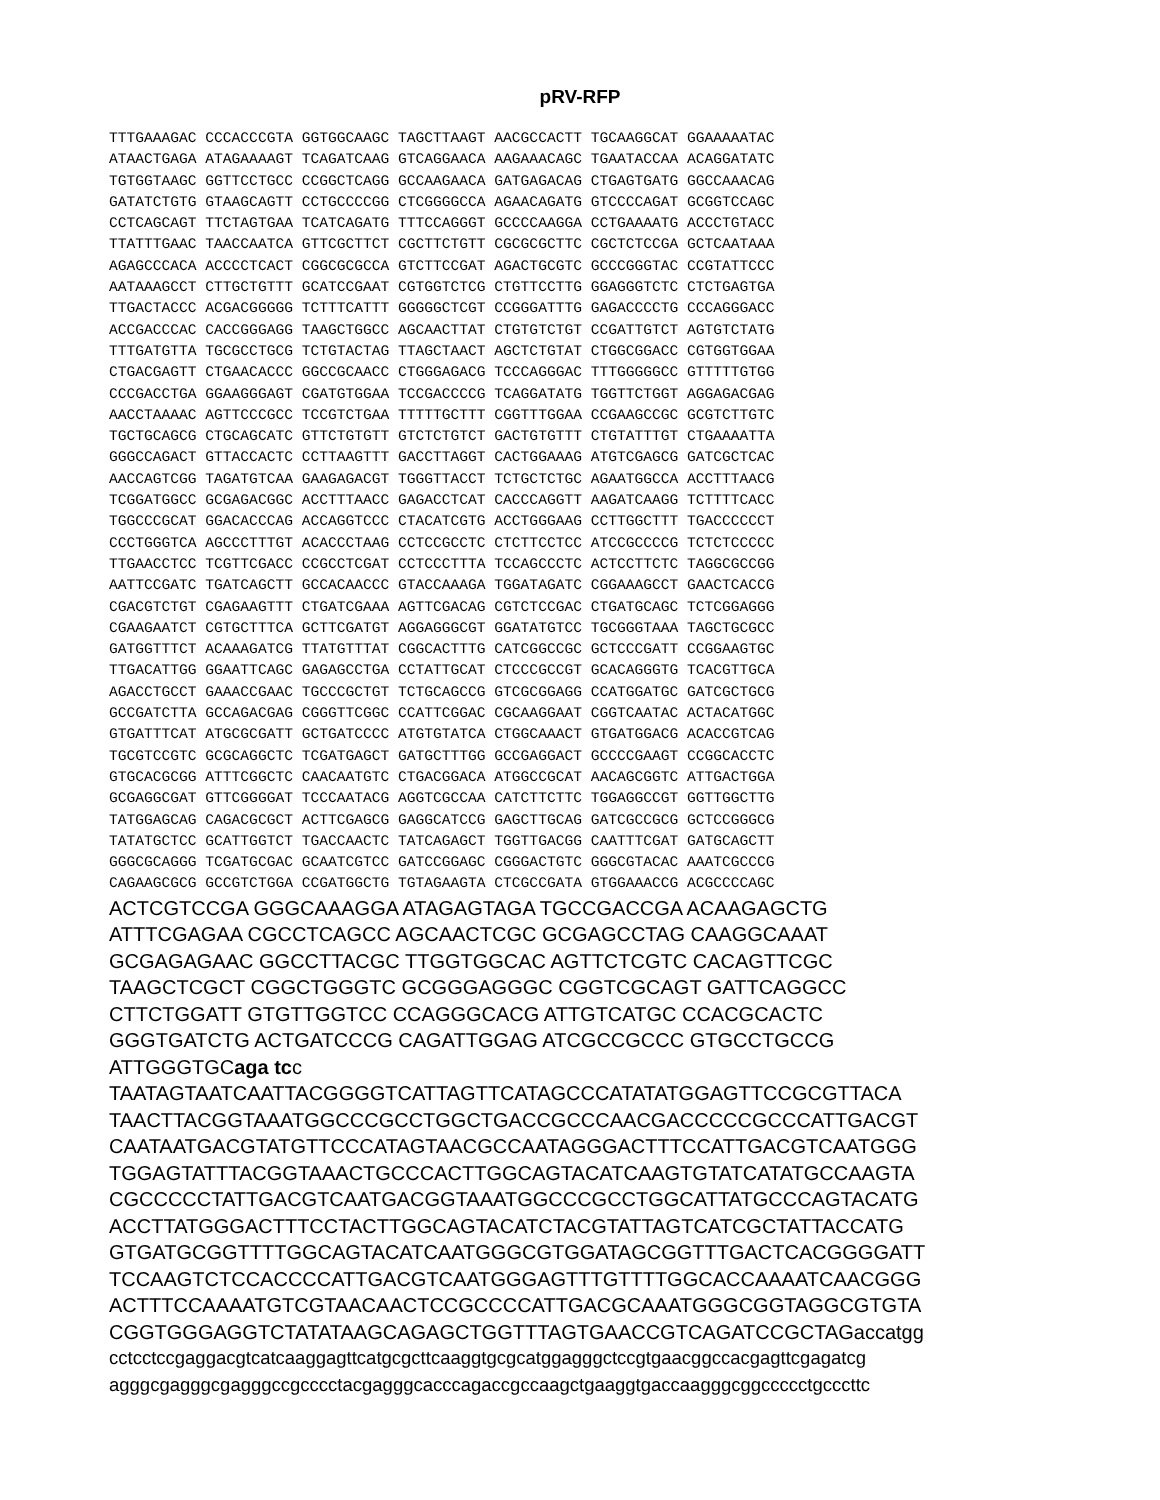pRV-RFP
TTTGAAAGAC CCCACCCGTA GGTGGCAAGC TAGCTTAAGT AACGCCACTT TGCAAGGCAT GGAAAAATAC ATAACTGAGA ATAGAAAAGT TCAGATCAAG GTCAGGAACA AAGAAACAGC TGAATACCAA ACAGGATATC TGTGGTAAGC GGTTCCTGCC CCGGCTCAGG GCCAAGAACA GATGAGACAG CTGAGTGATG GGCCAAACAG GATATCTGTG GTAAGCAGTT CCTGCCCCGG CTCGGGGCCA AGAACAGATG GTCCCCAGAT GCGGTCCAGC CCTCAGCAGT TTCTAGTGAA TCATCAGATG TTTCCAGGGT GCCCCAAGGA CCTGAAAATG ACCCTGTACC TTATTTGAAC TAACCAATCA GTTCGCTTCT CGCTTCTGTT CGCGCGCTTC CGCTCTCCGA GCTCAATAAA AGAGCCCACA ACCCCTCACT CGGCGCGCCA GTCTTCCGAT AGACTGCGTC GCCCGGGTAC CCGTATTCCC AATAAAGCCT CTTGCTGTTT GCATCCGAAT CGTGGTCTCG CTGTTCCTTG GGAGGGTCTC CTCTGAGTGA TTGACTACCC ACGACGGGGG TCTTTCATTT GGGGGCTCGT CCGGGATTTG GAGACCCCTG CCCAGGGACC ACCGACCCAC CACCGGGAGG TAAGCTGGCC AGCAACTTAT CTGTGTCTGT CCGATTGTCT AGTGTCTATG TTTGATGTTA TGCGCCTGCG TCTGTACTAG TTAGCTAACT AGCTCTGTAT CTGGCGGACC CGTGGTGGAA CTGACGAGTT CTGAACACCC GGCCGCAACC CTGGGAGACG TCCCAGGGAC TTTGGGGGCC GTTTTTGTGG CCCGACCTGA GGAAGGGAGT CGATGTGGAA TCCGACCCCG TCAGGATATG TGGTTCTGGT AGGAGACGAG AACCTAAAAC AGTTCCCGCC TCCGTCTGAA TTTTTGCTTT CGGTTTGGAA CCGAAGCCGC GCGTCTTGTC TGCTGCAGCG CTGCAGCATC GTTCTGTGTT GTCTCTGTCT GACTGTGTTT CTGTATTTGT CTGAAAATTA GGGCCAGACT GTTACCACTC CCTTAAGTTT GACCTTAGGT CACTGGAAAG ATGTCGAGCG GATCGCTCAC AACCAGTCGG TAGATGTCAA GAAGAGACGT TGGGTTACCT TCTGCTCTGC AGAATGGCCA ACCTTTAACG TCGGATGGCC GCGAGACGGC ACCTTTAACC GAGACCTCAT CACCCAGGTT AAGATCAAGG TCTTTTCACC TGGCCCGCAT GGACACCCAG ACCAGGTCCC CTACATCGTG ACCTGGGAAG CCTTGGCTTT TGACCCCCCT CCCTGGGTCA AGCCCTTTGT ACACCCTAAG CCTCCGCCTC CTCTTCCTCC ATCCGCCCCG TCTCTCCCCC TTGAACCTCC TCGTTCGACC CCGCCTCGAT CCTCCCTTTA TCCAGCCCTC ACTCCTTCTC TAGGCGCCGG AATTCCGATC TGATCAGCTT GCCACAACCC GTACCAAAGA TGGATAGATC CGGAAAGCCT GAACTCACCG CGACGTCTGT CGAGAAGTTT CTGATCGAAA AGTTCGACAG CGTCTCCGAC CTGATGCAGC TCTCGGAGGG CGAAGAATCT CGTGCTTTCA GCTTCGATGT AGGAGGGCGT GGATATGTCC TGCGGGTAAA TAGCTGCGCC GATGGTTTCT ACAAAGATCG TTATGTTTAT CGGCACTTTG CATCGGCCGC GCTCCCGATT CCGGAAGTGC TTGACATTGG GGAATTCAGC GAGAGCCTGA CCTATTGCAT CTCCCGCCGT GCACAGGGTG TCACGTTGCA AGACCTGCCT GAAACCGAAC TGCCCGCTGT TCTGCAGCCG GTCGCGGAGG CCATGGATGC GATCGCTGCG GCCGATCTTA GCCAGACGAG CGGGTTCGGC CCATTCGGAC CGCAAGGAAT CGGTCAATAC ACTACATGGC GTGATTTCAT ATGCGCGATT GCTGATCCCC ATGTGTATCA CTGGCAAACT GTGATGGACG ACACCGTCAG TGCGTCCGTC GCGCAGGCTC TCGATGAGCT GATGCTTTGG GCCGAGGACT GCCCCGAAGT CCGGCACCTC GTGCACGCGG ATTTCGGCTC CAACAATGTC CTGACGGACA ATGGCCGCAT AACAGCGGTC ATTGACTGGA GCGAGGCGAT GTTCGGGGAT TCCCAATACG AGGTCGCCAA CATCTTCTTC TGGAGGCCGT GGTTGGCTTG TATGGAGCAG CAGACGCGCT ACTTCGAGCG GAGGCATCCG GAGCTTGCAG GATCGCCGCG GCTCCGGGCG TATATGCTCC GCATTGGTCT TGACCAACTC TATCAGAGCT TGGTTGACGG CAATTTCGAT GATGCAGCTT GGGCGCAGGG TCGATGCGAC GCAATCGTCC GATCCGGAGC CGGGACTGTC GGGCGTACAC AAATCGCCCG CAGAAGCGCG GCCGTCTGGA CCGATGGCTG TGTAGAAGTA CTCGCCGATA GTGGAAACCG ACGCCCCAGC
ACTCGTCCGA GGGCAAAGGA ATAGAGTAGA TGCCGACCGA ACAAGAGCTG ATTTCGAGAA CGCCTCAGCC AGCAACTCGC GCGAGCCTAG CAAGGCAAAT GCGAGAGAAC GGCCTTACGC TTGGTGGCAC AGTTCTCGTC CACAGTTCGC TAAGCTCGCT CGGCTGGGTC GCGGGAGGGC CGGTCGCAGT GATTCAGGCC CTTCTGGATT GTGTTGGTCC CCAGGGCACG ATTGTCATGC CCACGCACTC GGGTGATCTG ACTGATCCCG CAGATTGGAG ATCGCCGCCC GTGCCTGCCG ATTGGGTGCaga tcc TAATAGTAATCAATTACGGGGTCATTAGTTCATAGCCCATATATGGAGTTCCGCGTTACA TAACTTACGGTAAATGGCCCGCCTGGCTGACCGCCCAACGACCCCCGCCCATTGACGT CAATAATGACGTATGTTCCCATAGTAACGCCAATAGGGACTTTCCATTGACGTCAATGGG TGGAGTATTTACGGTAAACTGCCCACTTGGCAGTACATCAAGTGTATCATATGCCAAGTA CGCCCCCTATTGACGTCAATGACGGTAAATGGCCCGCCTGGCATTATGCCCAGTACATG ACCTTATGGGACTTTCCTACTTGGCAGTACATCTACGTATTAGTCATCGCTATTACCATG GTGATGCGGTTTTGGCAGTACATCAATGGGCGTGGATAGCGGTTTGACTCACGGGGATT TCCAAGTCTCCACCCCATTGACGTCAATGGGAGTTTGTTTTGGCACCAAAATCAACGGG ACTTTCCAAAATGTCGTAACAACTCCGCCCCATTGACGCAAATGGGCGGTAGGCGTGTA CGGTGGGAGGTCTATATAAGCAGAGCTGGTTTAGTGAACCGTCAGATCCGCTAGaccatgg
cctcctccgaggacgtcatcaaggagttcatgcgcttcaaggtgcgcatggagggctccgtgaacggccacgagttcgagatcg agggcgagggcgagggccgcccctacgagggcacccagaccgccaagctgaaggtgaccaagggcggccccctgcccttc